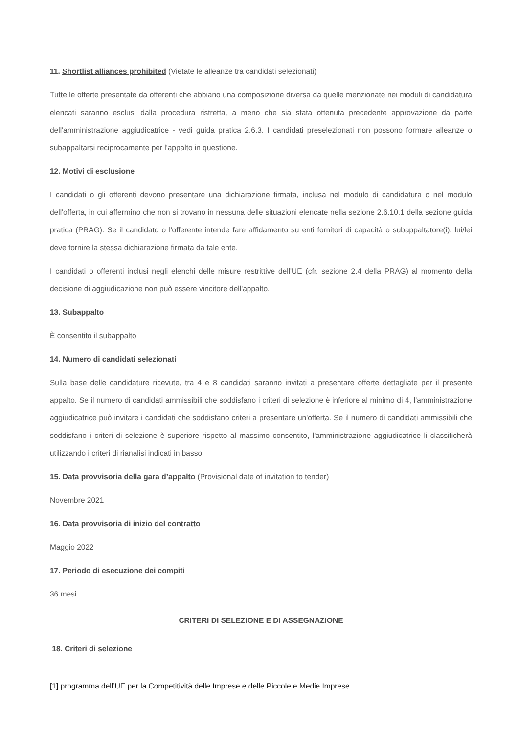11. Shortlist alliances prohibited (Vietate le alleanze tra candidati selezionati)
Tutte le offerte presentate da offerenti che abbiano una composizione diversa da quelle menzionate nei moduli di candidatura elencati saranno esclusi dalla procedura ristretta, a meno che sia stata ottenuta precedente approvazione da parte dell'amministrazione aggiudicatrice - vedi guida pratica 2.6.3. I candidati preselezionati non possono formare alleanze o subappaltarsi reciprocamente per l'appalto in questione.
12. Motivi di esclusione
I candidati o gli offerenti devono presentare una dichiarazione firmata, inclusa nel modulo di candidatura o nel modulo dell'offerta, in cui affermino che non si trovano in nessuna delle situazioni elencate nella sezione 2.6.10.1 della sezione guida pratica (PRAG). Se il candidato o l'offerente intende fare affidamento su enti fornitori di capacità o subappaltatore(i), lui/lei deve fornire la stessa dichiarazione firmata da tale ente.
I candidati o offerenti inclusi negli elenchi delle misure restrittive dell'UE (cfr. sezione 2.4 della PRAG) al momento della decisione di aggiudicazione non può essere vincitore dell'appalto.
13. Subappalto
È consentito il subappalto
14. Numero di candidati selezionati
Sulla base delle candidature ricevute, tra 4 e 8 candidati saranno invitati a presentare offerte dettagliate per il presente appalto. Se il numero di candidati ammissibili che soddisfano i criteri di selezione è inferiore al minimo di 4, l'amministrazione aggiudicatrice può invitare i candidati che soddisfano criteri a presentare un'offerta. Se il numero di candidati ammissibili che soddisfano i criteri di selezione è superiore rispetto al massimo consentito, l'amministrazione aggiudicatrice li classificherà utilizzando i criteri di rianalisi indicati in basso.
15. Data provvisoria della gara d’appalto (Provisional date of invitation to tender)
Novembre 2021
16. Data provvisoria di inizio del contratto
Maggio 2022
17. Periodo di esecuzione dei compiti
36 mesi
CRITERI DI SELEZIONE E DI ASSEGNAZIONE
18. Criteri di selezione
[1] programma dell’UE per la Competitività delle Imprese e delle Piccole e Medie Imprese